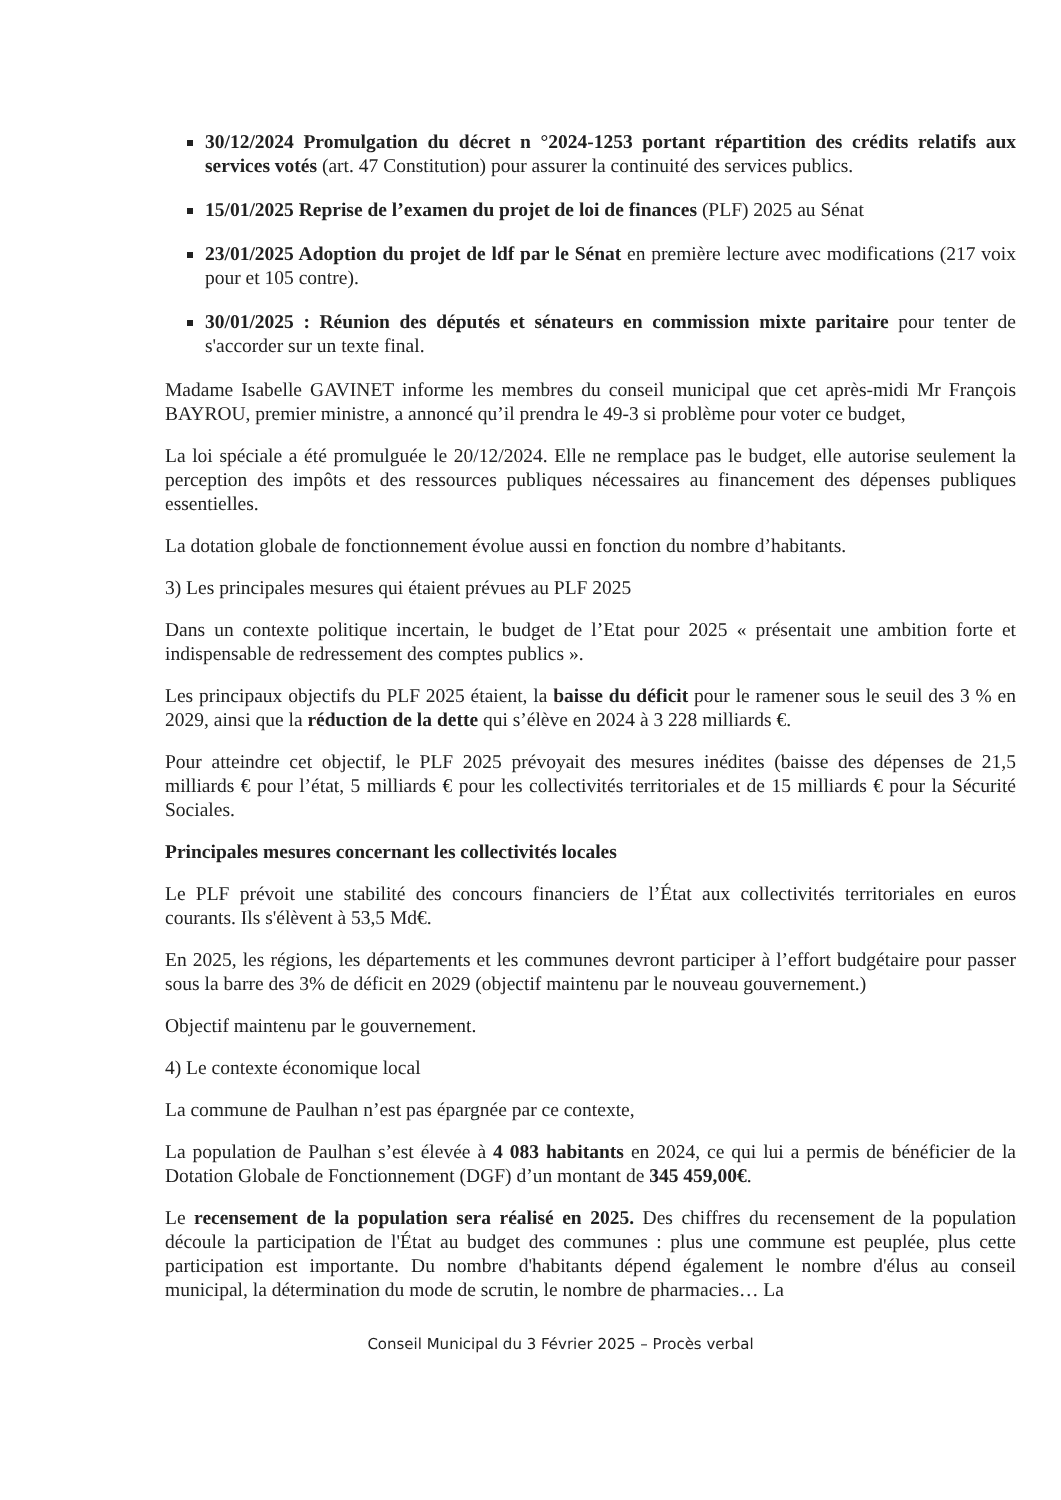30/12/2024 Promulgation du décret n °2024-1253 portant répartition des crédits relatifs aux services votés (art. 47 Constitution) pour assurer la continuité des services publics.
15/01/2025 Reprise de l’examen du projet de loi de finances (PLF) 2025 au Sénat
23/01/2025 Adoption du projet de ldf par le Sénat en première lecture avec modifications (217 voix pour et 105 contre).
30/01/2025 : Réunion des députés et sénateurs en commission mixte paritaire pour tenter de s'accorder sur un texte final.
Madame Isabelle GAVINET informe les membres du conseil municipal que cet après-midi Mr François BAYROU, premier ministre, a annoncé qu’il prendra le 49-3 si problème pour voter ce budget,
La loi spéciale a été promulguée le 20/12/2024. Elle ne remplace pas le budget, elle autorise seulement la perception des impôts et des ressources publiques nécessaires au financement des dépenses publiques essentielles.
La dotation globale de fonctionnement évolue aussi en fonction du nombre d’habitants.
3) Les principales mesures qui étaient prévues au PLF 2025
Dans un contexte politique incertain, le budget de l’Etat pour 2025 « présentait une ambition forte et indispensable de redressement des comptes publics ».
Les principaux objectifs du PLF 2025 étaient, la baisse du déficit pour le ramener sous le seuil des 3 % en 2029, ainsi que la réduction de la dette qui s’élève en 2024 à 3 228 milliards €.
Pour atteindre cet objectif, le PLF 2025 prévoyait des mesures inédites (baisse des dépenses de 21,5 milliards € pour l’état, 5 milliards € pour les collectivités territoriales et de 15 milliards € pour la Sécurité Sociales.
Principales mesures concernant les collectivités locales
Le PLF prévoit une stabilité des concours financiers de l’État aux collectivités territoriales en euros courants. Ils s'élèvent à 53,5 Md€.
En 2025, les régions, les départements et les communes devront participer à l’effort budgétaire pour passer sous la barre des 3% de déficit en 2029 (objectif maintenu par le nouveau gouvernement.)
Objectif maintenu par le gouvernement.
4) Le contexte économique local
La commune de Paulhan n’est pas épargnée par ce contexte,
La population de Paulhan s’est élevée à 4 083 habitants en 2024, ce qui lui a permis de bénéficier de la Dotation Globale de Fonctionnement (DGF) d’un montant de 345 459,00€.
Le recensement de la population sera réalisé en 2025. Des chiffres du recensement de la population découle la participation de l'État au budget des communes : plus une commune est peuplée, plus cette participation est importante. Du nombre d'habitants dépend également le nombre d'élus au conseil municipal, la détermination du mode de scrutin, le nombre de pharmacies… La
Conseil Municipal du 3 Février 2025 – Procès verbal